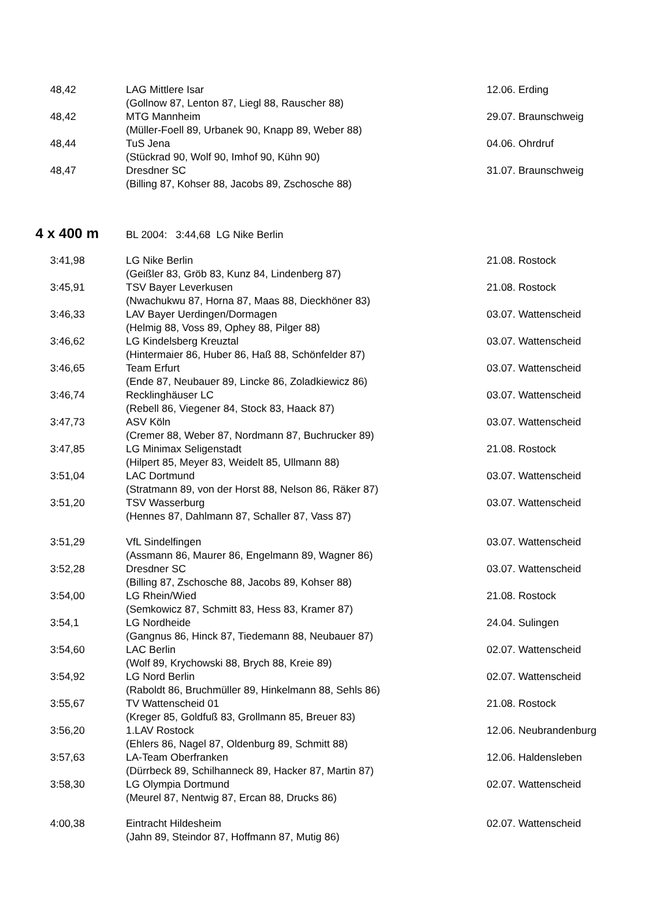| 48,42 | LAG Mittlere Isar | 12.06. Erding |
| | (Gollnow 87, Lenton 87, Liegl 88, Rauscher 88) | |
| 48,42 | MTG Mannheim | 29.07. Braunschweig |
| | (Müller-Foell 89, Urbanek 90, Knapp 89, Weber 88) | |
| 48,44 | TuS Jena | 04.06. Ohrdruf |
| | (Stückrad 90, Wolf 90, Imhof 90, Kühn 90) | |
| 48,47 | Dresdner SC | 31.07. Braunschweig |
| | (Billing 87, Kohser 88, Jacobs 89, Zschosche 88) | |
4 x 400 m BL 2004: 3:44,68 LG Nike Berlin
| 3:41,98 | LG Nike Berlin | 21.08. Rostock |
| | (Geißler 83, Gröb 83, Kunz 84, Lindenberg 87) | |
| 3:45,91 | TSV Bayer Leverkusen | 21.08. Rostock |
| | (Nwachukwu 87, Horna 87, Maas 88, Dieckhöner 83) | |
| 3:46,33 | LAV Bayer Uerdingen/Dormagen | 03.07. Wattenscheid |
| | (Helmig 88, Voss 89, Ophey 88, Pilger 88) | |
| 3:46,62 | LG Kindelsberg Kreuztal | 03.07. Wattenscheid |
| | (Hintermaier 86, Huber 86, Haß 88, Schönfelder 87) | |
| 3:46,65 | Team Erfurt | 03.07. Wattenscheid |
| | (Ende 87, Neubauer 89, Lincke 86, Zoladkiewicz 86) | |
| 3:46,74 | Recklinghäuser LC | 03.07. Wattenscheid |
| | (Rebell 86, Viegener 84, Stock 83, Haack 87) | |
| 3:47,73 | ASV Köln | 03.07. Wattenscheid |
| | (Cremer 88, Weber 87, Nordmann 87, Buchrucker 89) | |
| 3:47,85 | LG Minimax Seligenstadt | 21.08. Rostock |
| | (Hilpert 85, Meyer 83, Weidelt 85, Ullmann 88) | |
| 3:51,04 | LAC Dortmund | 03.07. Wattenscheid |
| | (Stratmann 89, von der Horst 88, Nelson 86, Räker 87) | |
| 3:51,20 | TSV Wasserburg | 03.07. Wattenscheid |
| | (Hennes 87, Dahlmann 87, Schaller 87, Vass 87) | |
| 3:51,29 | VfL Sindelfingen | 03.07. Wattenscheid |
| | (Assmann 86, Maurer 86, Engelmann 89, Wagner 86) | |
| 3:52,28 | Dresdner SC | 03.07. Wattenscheid |
| | (Billing 87, Zschosche 88, Jacobs 89, Kohser 88) | |
| 3:54,00 | LG Rhein/Wied | 21.08. Rostock |
| | (Semkowicz 87, Schmitt 83, Hess 83, Kramer 87) | |
| 3:54,1 | LG Nordheide | 24.04. Sulingen |
| | (Gangnus 86, Hinck 87, Tiedemann 88, Neubauer 87) | |
| 3:54,60 | LAC Berlin | 02.07. Wattenscheid |
| | (Wolf 89, Krychowski 88, Brych 88, Kreie 89) | |
| 3:54,92 | LG Nord Berlin | 02.07. Wattenscheid |
| | (Raboldt 86, Bruchmüller 89, Hinkelmann 88, Sehls 86) | |
| 3:55,67 | TV Wattenscheid 01 | 21.08. Rostock |
| | (Kreger 85, Goldfuß 83, Grollmann 85, Breuer 83) | |
| 3:56,20 | 1.LAV Rostock | 12.06. Neubrandenburg |
| | (Ehlers 86, Nagel 87, Oldenburg 89, Schmitt 88) | |
| 3:57,63 | LA-Team Oberfranken | 12.06. Haldensleben |
| | (Dürrbeck 89, Schilhanneck 89, Hacker 87, Martin 87) | |
| 3:58,30 | LG Olympia Dortmund | 02.07. Wattenscheid |
| | (Meurel 87, Nentwig 87, Ercan 88, Drucks 86) | |
| 4:00,38 | Eintracht Hildesheim | 02.07. Wattenscheid |
| | (Jahn 89, Steindor 87, Hoffmann 87, Mutig 86) | |